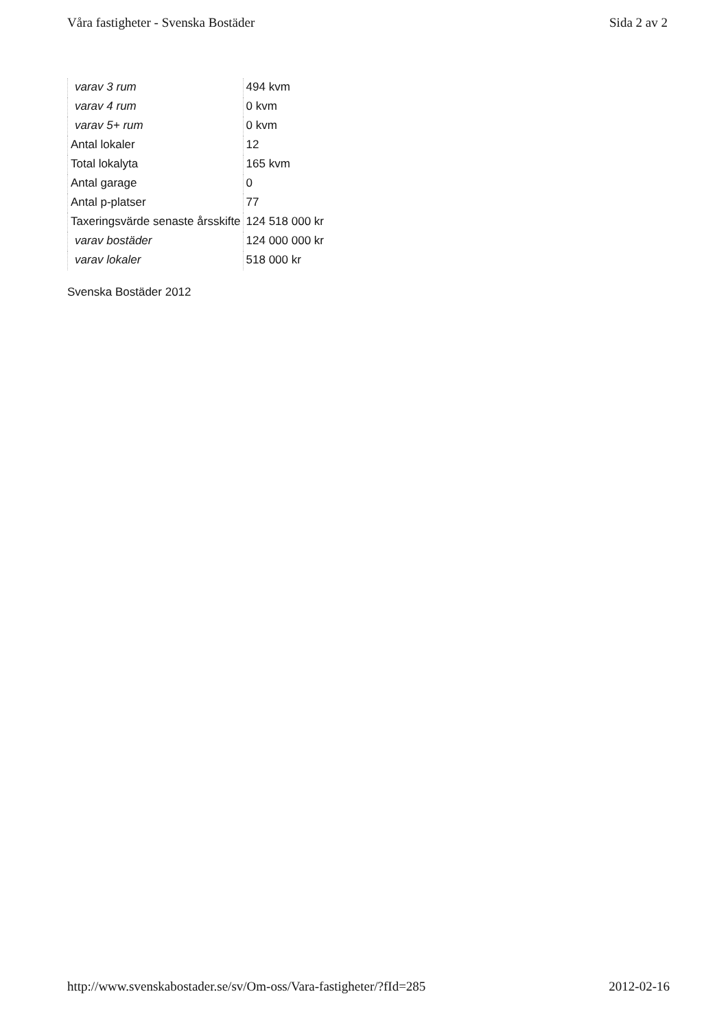Våra fastigheter - Svenska Bostäder Sida 2 av 2
| varav 3 rum | 494 kvm |
| varav 4 rum | 0 kvm |
| varav 5+ rum | 0 kvm |
| Antal lokaler | 12 |
| Total lokalyta | 165 kvm |
| Antal garage | 0 |
| Antal p-platser | 77 |
| Taxeringsvärde senaste årsskifte | 124 518 000 kr |
| varav bostäder | 124 000 000 kr |
| varav lokaler | 518 000 kr |
Svenska Bostäder 2012
http://www.svenskabostader.se/sv/Om-oss/Vara-fastigheter/?fId=285 2012-02-16